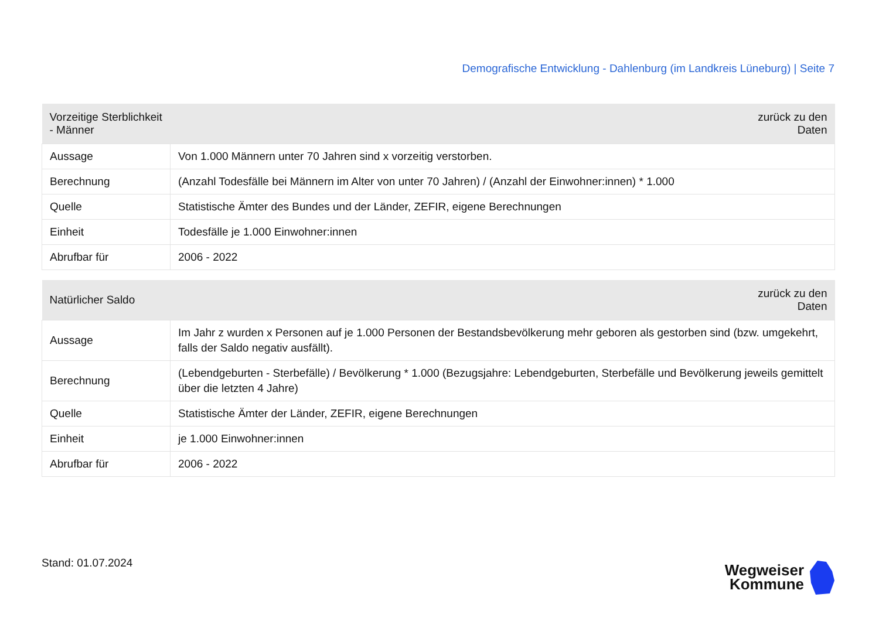Demografische Entwicklung - Dahlenburg (im Landkreis Lüneburg) | Seite 7
| Vorzeitige Sterblichkeit - Männer | zurück zu den Daten |
| --- | --- |
| Aussage | Von 1.000 Männern unter 70 Jahren sind x vorzeitig verstorben. |
| Berechnung | (Anzahl Todesfälle bei Männern im Alter von unter 70 Jahren) / (Anzahl der Einwohner:innen) * 1.000 |
| Quelle | Statistische Ämter des Bundes und der Länder, ZEFIR, eigene Berechnungen |
| Einheit | Todesfälle je 1.000 Einwohner:innen |
| Abrufbar für | 2006 - 2022 |
| Natürlicher Saldo | zurück zu den Daten |
| --- | --- |
| Aussage | Im Jahr z wurden x Personen auf je 1.000 Personen der Bestandsbevölkerung mehr geboren als gestorben sind (bzw. umgekehrt, falls der Saldo negativ ausfällt). |
| Berechnung | (Lebendgeburten - Sterbefälle) / Bevölkerung * 1.000 (Bezugsjahre: Lebendgeburten, Sterbefälle und Bevölkerung jeweils gemittelt über die letzten 4 Jahre) |
| Quelle | Statistische Ämter der Länder, ZEFIR, eigene Berechnungen |
| Einheit | je 1.000 Einwohner:innen |
| Abrufbar für | 2006 - 2022 |
Stand: 01.07.2024
Wegweiser
Kommune